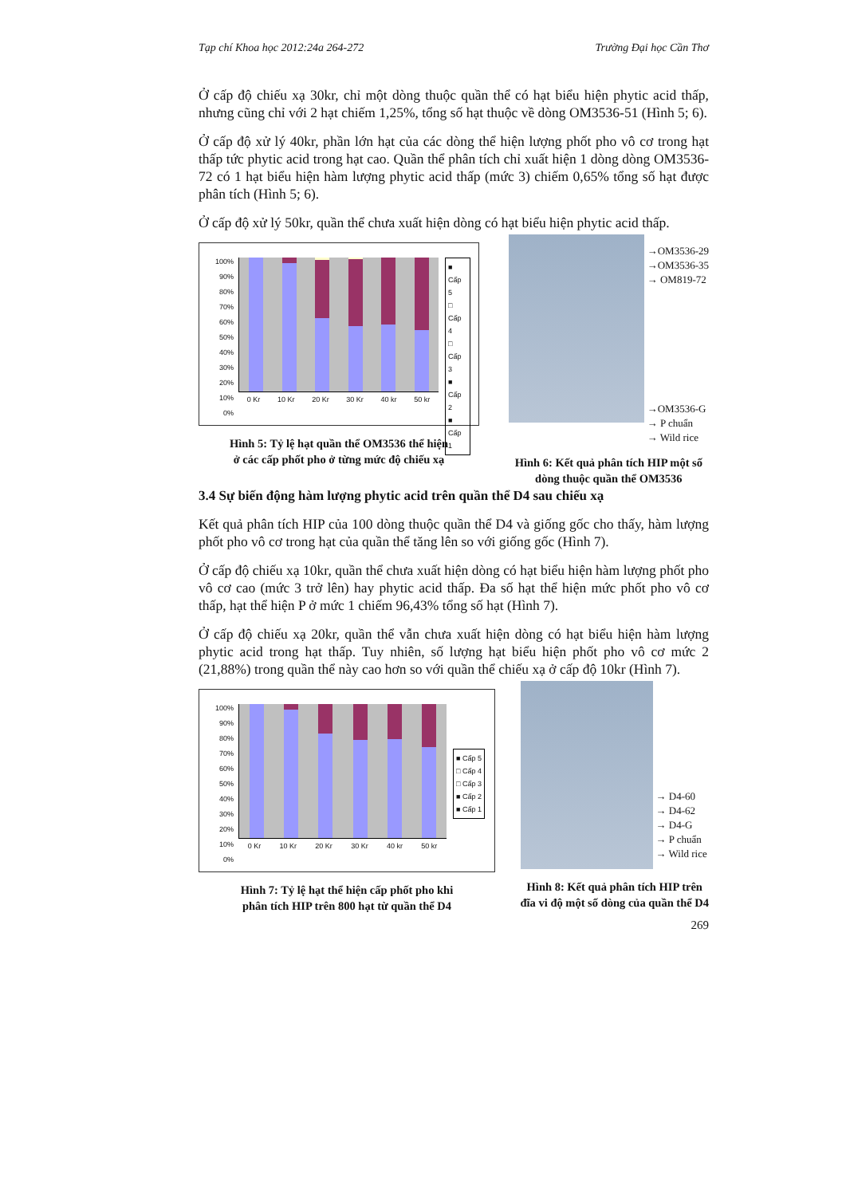Tạp chí Khoa học 2012:24a 264-272 Trường Đại học Cần Thơ
Ở cấp độ chiếu xạ 30kr, chỉ một dòng thuộc quần thể có hạt biểu hiện phytic acid thấp, nhưng cũng chỉ với 2 hạt chiếm 1,25%, tổng số hạt thuộc về dòng OM3536-51 (Hình 5; 6).
Ở cấp độ xử lý 40kr, phần lớn hạt của các dòng thể hiện lượng phốt pho vô cơ trong hạt thấp tức phytic acid trong hạt cao. Quần thể phân tích chỉ xuất hiện 1 dòng dòng OM3536-72 có 1 hạt biểu hiện hàm lượng phytic acid thấp (mức 3) chiếm 0,65% tổng số hạt được phân tích (Hình 5; 6).
Ở cấp độ xử lý 50kr, quần thể chưa xuất hiện dòng có hạt biểu hiện phytic acid thấp.
100%
90%
80%
70%
60%
50%
40%
30%
20%
10%
0%
0 Kr 10 Kr 20 Kr 30 Kr 40 kr 50 kr
■ Cấp 5
□ Cấp 4
□ Cấp 3
■ Cấp 2
■ Cấp 1
Hình 5: Tỷ lệ hạt quần thể OM3536 thể hiện
ở các cấp phốt pho ở từng mức độ chiếu xạ
→OM3536-29
→OM3536-35
→ OM819-72
→OM3536-G
→ P chuẩn
→ Wild rice
Hình 6: Kết quả phân tích HIP một số
dòng thuộc quần thể OM3536
3.4 Sự biến động hàm lượng phytic acid trên quần thể D4 sau chiếu xạ
Kết quả phân tích HIP của 100 dòng thuộc quần thể D4 và giống gốc cho thấy, hàm lượng phốt pho vô cơ trong hạt của quần thể tăng lên so với giống gốc (Hình 7).
Ở cấp độ chiếu xạ 10kr, quần thể chưa xuất hiện dòng có hạt biểu hiện hàm lượng phốt pho vô cơ cao (mức 3 trở lên) hay phytic acid thấp. Đa số hạt thể hiện mức phốt pho vô cơ thấp, hạt thể hiện P ở mức 1 chiếm 96,43% tổng số hạt (Hình 7).
Ở cấp độ chiếu xạ 20kr, quần thể vẫn chưa xuất hiện dòng có hạt biểu hiện hàm lượng phytic acid trong hạt thấp. Tuy nhiên, số lượng hạt biểu hiện phốt pho vô cơ mức 2 (21,88%) trong quần thể này cao hơn so với quần thể chiếu xạ ở cấp độ 10kr (Hình 7).
100%
90%
80%
70%
60%
50%
40%
30%
20%
10%
0%
0 Kr 10 Kr 20 Kr 30 Kr 40 kr 50 kr
■ Cấp 5
□ Cấp 4
□ Cấp 3
■ Cấp 2
■ Cấp 1
Hình 7: Tỷ lệ hạt thể hiện cấp phốt pho khi
phân tích HIP trên 800 hạt từ quần thể D4
→ D4-60
→ D4-62
→ D4-G
→ P chuẩn
→ Wild rice
Hình 8: Kết quả phân tích HIP trên
đĩa vi độ một số dòng của quần thể D4
269